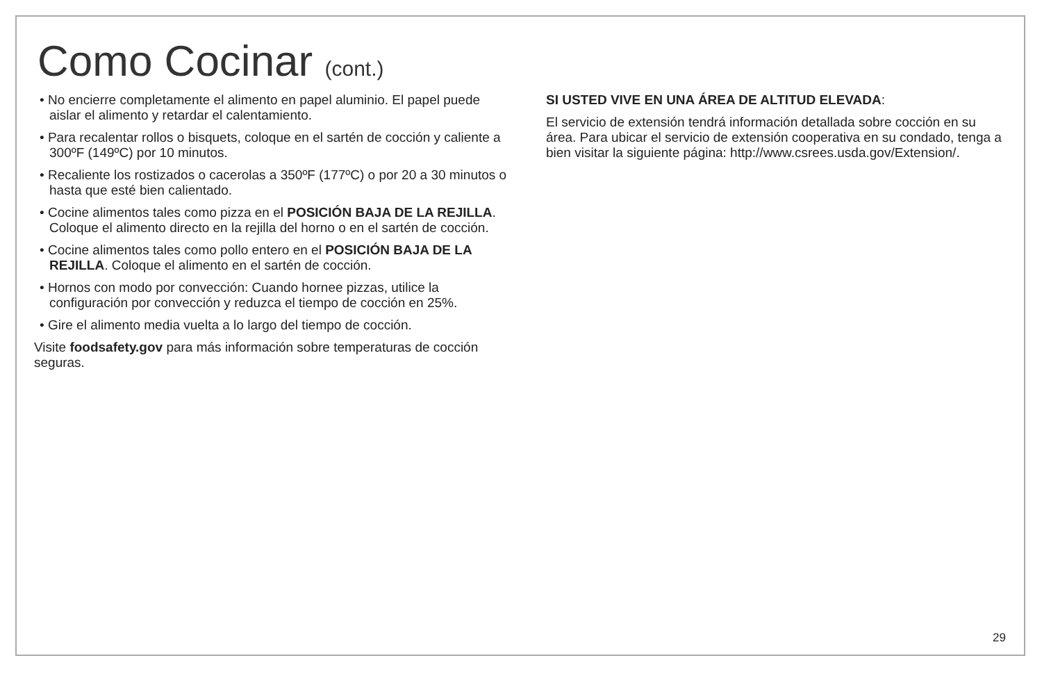Como Cocinar (cont.)
• No encierre completamente el alimento en papel aluminio. El papel puede aislar el alimento y retardar el calentamiento.
• Para recalentar rollos o bisquets, coloque en el sartén de cocción y caliente a 300ºF (149ºC) por 10 minutos.
• Recaliente los rostizados o cacerolas a 350ºF (177ºC) o por 20 a 30 minutos o hasta que esté bien calientado.
• Cocine alimentos tales como pizza en el POSICIÓN BAJA DE LA REJILLA. Coloque el alimento directo en la rejilla del horno o en el sartén de cocción.
• Cocine alimentos tales como pollo entero en el POSICIÓN BAJA DE LA REJILLA. Coloque el alimento en el sartén de cocción.
• Hornos con modo por convección: Cuando hornee pizzas, utilice la configuración por convección y reduzca el tiempo de cocción en 25%.
• Gire el alimento media vuelta a lo largo del tiempo de cocción.
Visite foodsafety.gov para más información sobre temperaturas de cocción seguras.
SI USTED VIVE EN UNA ÁREA DE ALTITUD ELEVADA:
El servicio de extensión tendrá información detallada sobre cocción en su área. Para ubicar el servicio de extensión cooperativa en su condado, tenga a bien visitar la siguiente página: http://www.csrees.usda.gov/Extension/.
29